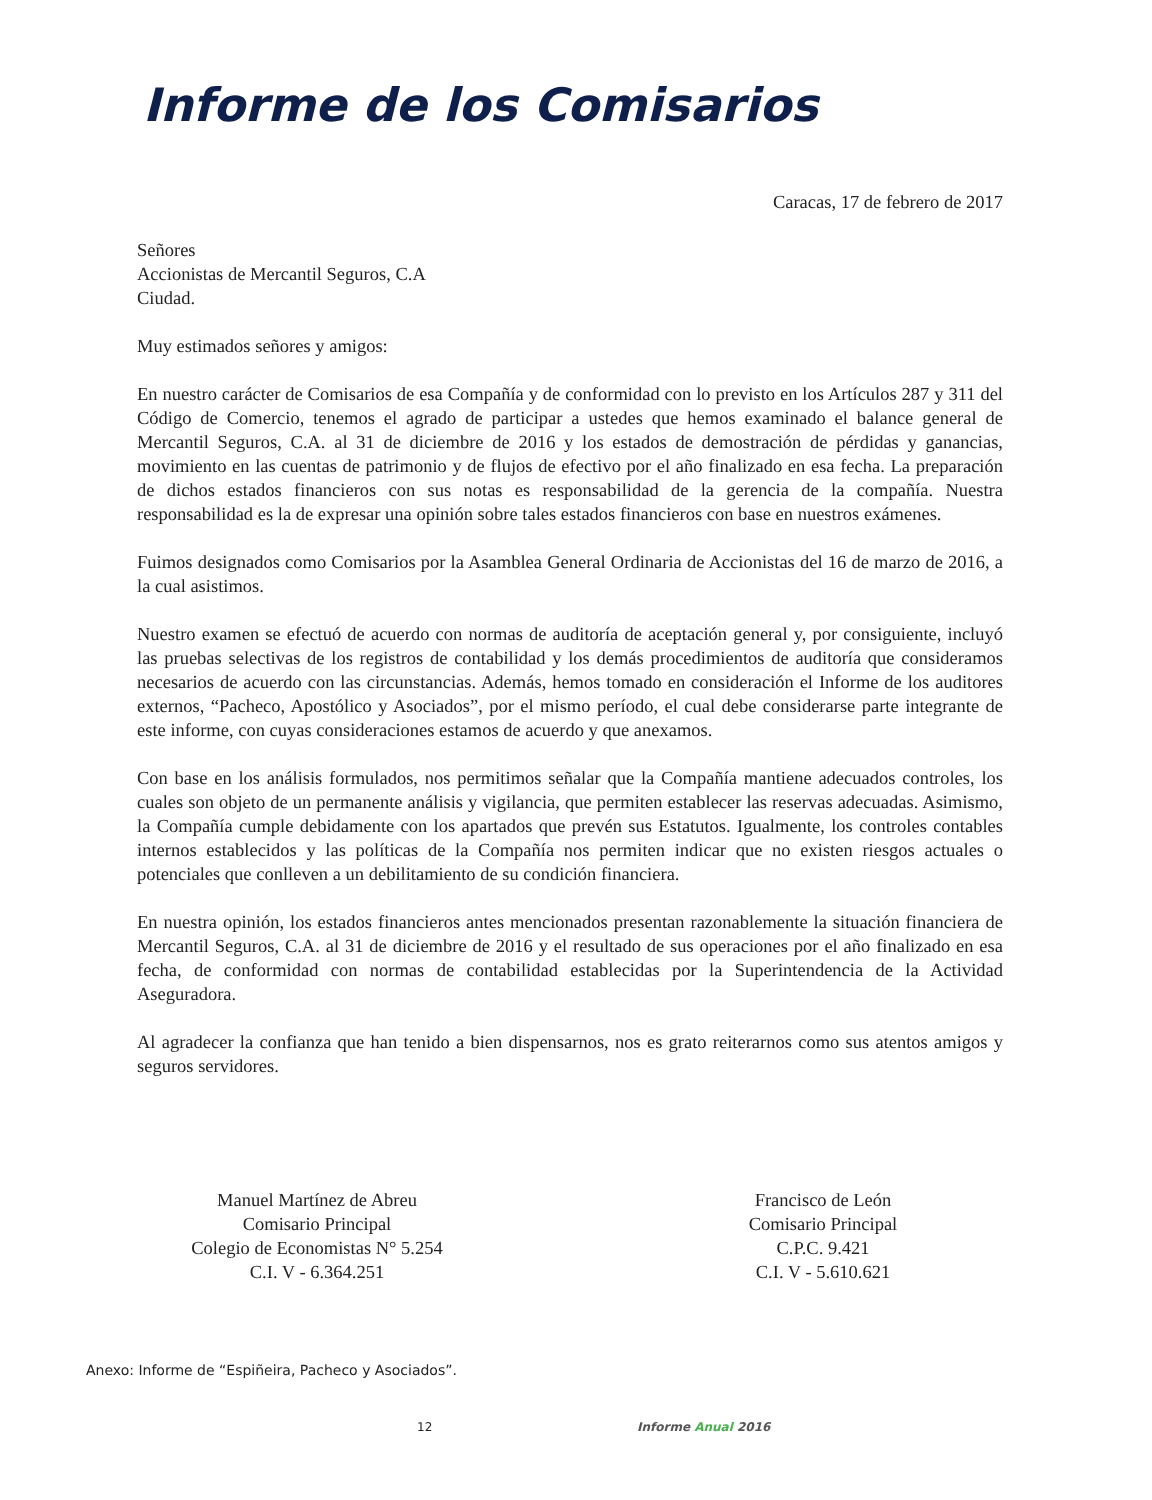Informe de los Comisarios
Caracas, 17 de febrero de 2017
Señores
Accionistas de Mercantil Seguros, C.A
Ciudad.
Muy estimados señores y amigos:
En nuestro carácter de Comisarios de esa Compañía y de conformidad con lo previsto en los Artículos 287 y 311 del Código de Comercio, tenemos el agrado de participar a ustedes que hemos examinado el balance general de Mercantil Seguros, C.A. al 31 de diciembre de 2016 y los estados de demostración de pérdidas y ganancias, movimiento en las cuentas de patrimonio y de flujos de efectivo por el año finalizado en esa fecha. La preparación de dichos estados financieros con sus notas es responsabilidad de la gerencia de la compañía. Nuestra responsabilidad es la de expresar una opinión sobre tales estados financieros con base en nuestros exámenes.
Fuimos designados como Comisarios por la Asamblea General Ordinaria de Accionistas del 16 de marzo de 2016, a la cual asistimos.
Nuestro examen se efectuó de acuerdo con normas de auditoría de aceptación general y, por consiguiente, incluyó las pruebas selectivas de los registros de contabilidad y los demás procedimientos de auditoría que consideramos necesarios de acuerdo con las circunstancias. Además, hemos tomado en consideración el Informe de los auditores externos, “Pacheco, Apostólico y Asociados”, por el mismo período, el cual debe considerarse parte integrante de este informe, con cuyas consideraciones estamos de acuerdo y que anexamos.
Con base en los análisis formulados, nos permitimos señalar que la Compañía mantiene adecuados controles, los cuales son objeto de un permanente análisis y vigilancia, que permiten establecer las reservas adecuadas. Asimismo, la Compañía cumple debidamente con los apartados que prevén sus Estatutos. Igualmente, los controles contables internos establecidos y las políticas de la Compañía nos permiten indicar que no existen riesgos actuales o potenciales que conlleven a un debilitamiento de su condición financiera.
En nuestra opinión, los estados financieros antes mencionados presentan razonablemente la situación financiera de Mercantil Seguros, C.A. al 31 de diciembre de 2016 y el resultado de sus operaciones por el año finalizado en esa fecha, de conformidad con normas de contabilidad establecidas por la Superintendencia de la Actividad Aseguradora.
Al agradecer la confianza que han tenido a bien dispensarnos, nos es grato reiterarnos como sus atentos amigos y seguros servidores.
Manuel Martínez de Abreu
Comisario Principal
Colegio de Economistas N° 5.254
C.I. V - 6.364.251
Francisco de León
Comisario Principal
C.P.C. 9.421
C.I. V - 5.610.621
Anexo: Informe de “Espiñeira, Pacheco y Asociados”.
12 Informe Anual 2016